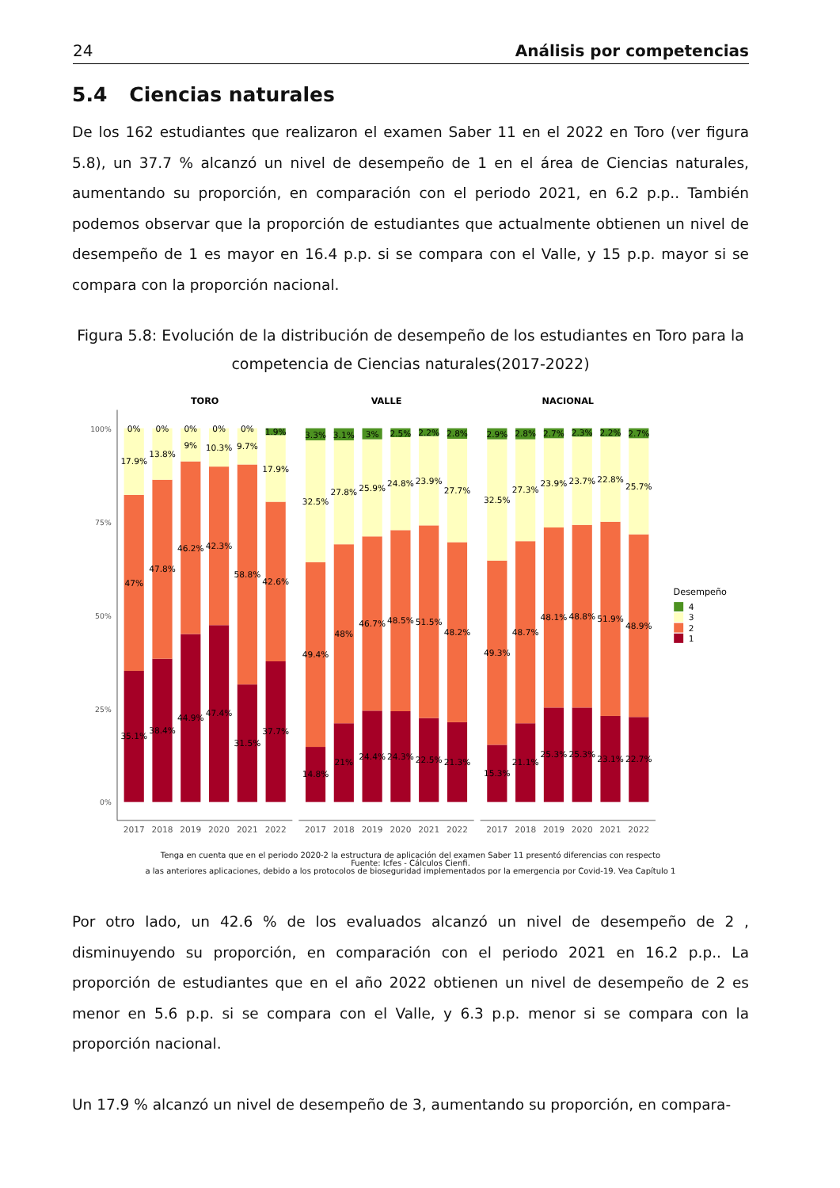24 Análisis por competencias
5.4 Ciencias naturales
De los 162 estudiantes que realizaron el examen Saber 11 en el 2022 en Toro (ver figura 5.8), un 37.7 % alcanzó un nivel de desempeño de 1 en el área de Ciencias naturales, aumentando su proporción, en comparación con el periodo 2021, en 6.2 p.p.. También podemos observar que la proporción de estudiantes que actualmente obtienen un nivel de desempeño de 1 es mayor en 16.4 p.p. si se compara con el Valle, y 15 p.p. mayor si se compara con la proporción nacional.
Figura 5.8: Evolución de la distribución de desempeño de los estudiantes en Toro para la competencia de Ciencias naturales(2017-2022)
TORO
VALLE
NACIONAL
100%
75%
50%
25%
0%
0%
17.9%
47%
35.1%
0%
13.8%
47.8%
38.4%
0%
9%
46.2%
44.9%
0%
10.3%
42.3%
47.4%
0%
9.7%
58.8%
31.5%
1.9%
17.9%
42.6%
37.7%
3.3%
32.5%
49.4%
14.8%
3.1%
27.8%
48%
21%
3%
25.9%
46.7%
24.4%
2.5%
24.8%
48.5%
24.3%
2.2%
23.9%
51.5%
22.5%
2.8%
27.7%
48.2%
21.3%
2.9%
32.5%
49.3%
15.3%
2.8%
27.3%
48.7%
21.1%
2.7%
23.9%
48.1%
25.3%
2.3%
23.7%
48.8%
25.3%
2.2%
22.8%
51.9%
23.1%
2.7%
25.7%
48.9%
22.7%
2017
2018
2019
2020
2021
2022
2017
2018
2019
2020
2021
2022
2017
2018
2019
2020
2021
2022
Desempeño
4
3
2
1
Tenga en cuenta que en el periodo 2020-2 la estructura de aplicación del examen Saber 11 presentó diferencias con respecto
Fuente: Icfes - Cálculos Cienfi.
a las anteriores aplicaciones, debido a los protocolos de bioseguridad implementados por la emergencia por Covid-19. Vea Capítulo 1
Por otro lado, un 42.6 % de los evaluados alcanzó un nivel de desempeño de 2 , disminuyendo su proporción, en comparación con el periodo 2021 en 16.2 p.p.. La proporción de estudiantes que en el año 2022 obtienen un nivel de desempeño de 2 es menor en 5.6 p.p. si se compara con el Valle, y 6.3 p.p. menor si se compara con la proporción nacional.
Un 17.9 % alcanzó un nivel de desempeño de 3, aumentando su proporción, en compara-